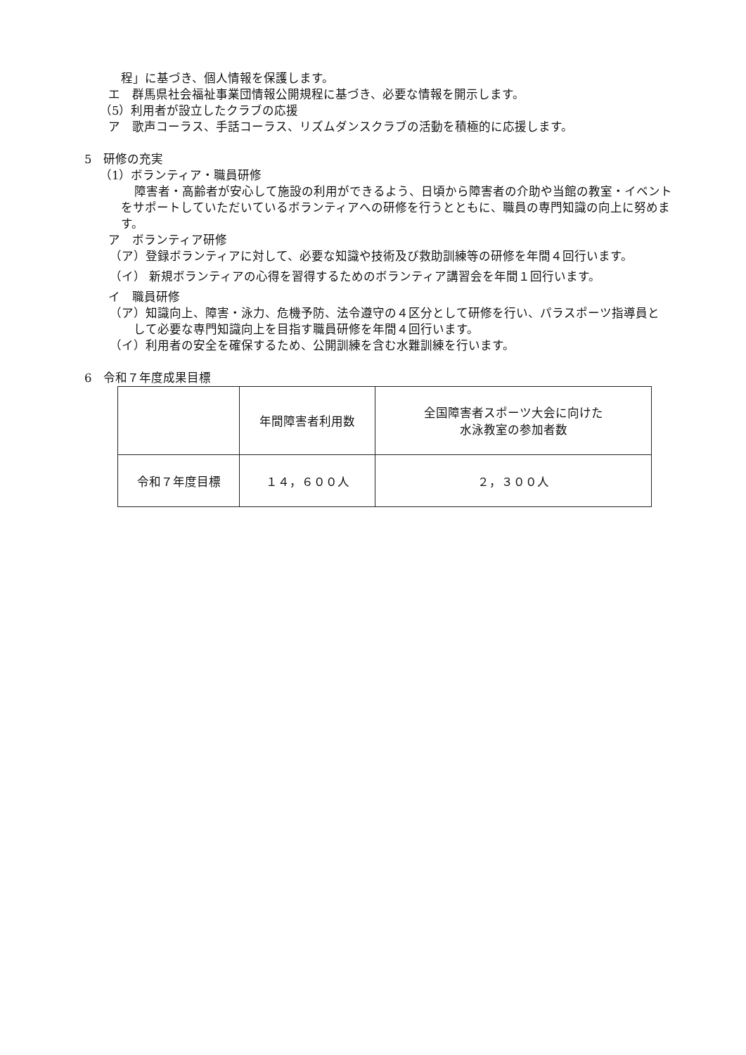程」に基づき、個人情報を保護します。
エ　群馬県社会福祉事業団情報公開規程に基づき、必要な情報を開示します。
（5）利用者が設立したクラブの応援
ア　歌声コーラス、手話コーラス、リズムダンスクラブの活動を積極的に応援します。
5　研修の充実
（1）ボランティア・職員研修
障害者・高齢者が安心して施設の利用ができるよう、日頃から障害者の介助や当館の教室・イベントをサポートしていただいているボランティアへの研修を行うとともに、職員の専門知識の向上に努めます。
ア　ボランティア研修
（ア）登録ボランティアに対して、必要な知識や技術及び救助訓練等の研修を年間４回行います。
（イ） 新規ボランティアの心得を習得するためのボランティア講習会を年間１回行います。
イ　職員研修
（ア）知識向上、障害・泳力、危機予防、法令遵守の４区分として研修を行い、パラスポーツ指導員として必要な専門知識向上を目指す職員研修を年間４回行います。
（イ）利用者の安全を確保するため、公開訓練を含む水難訓練を行います。
6　令和７年度成果目標
| | 年間障害者利用数 | 全国障害者スポーツ大会に向けた 水泳教室の参加者数 |
| 令和７年度目標 | １４，６００人 | ２，３００人 |